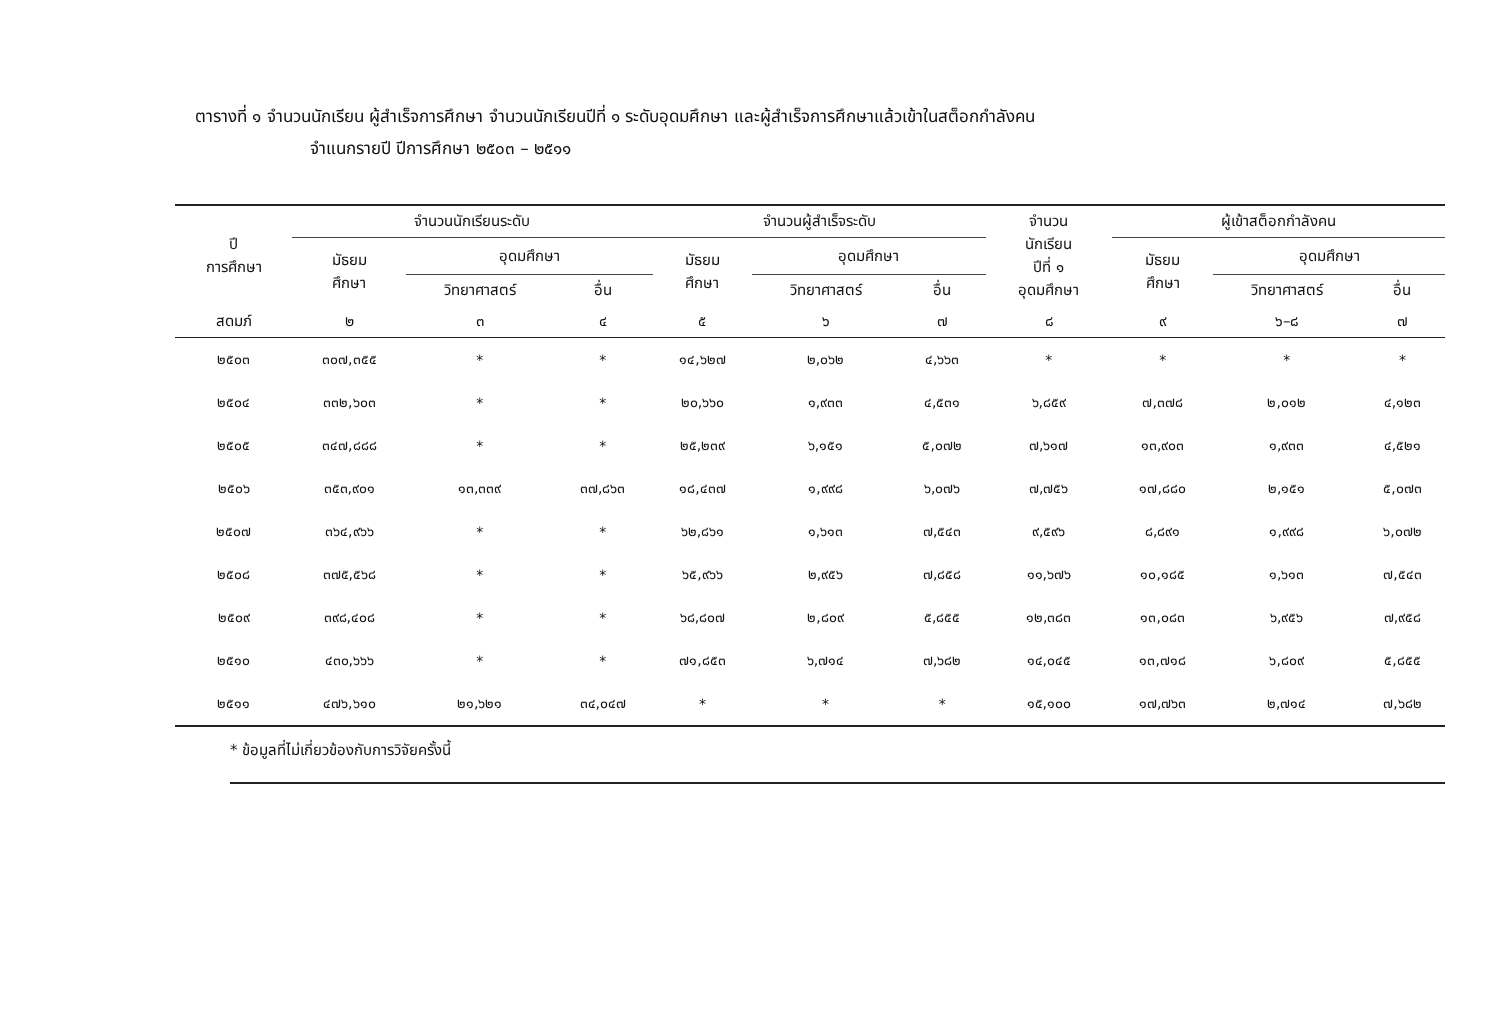ตารางที่ ๑ จำนวนนักเรียน ผู้สำเร็จการศึกษา จำนวนนักเรียนปีที่ ๑ ระดับอุดมศึกษา และผู้สำเร็จการศึกษาแล้วเข้าในสต็อกกำลังคน
จำแนกรายปี ปีการศึกษา ๒๕๐๓ – ๒๕๑๑
| ปี การศึกษา | จำนวนนักเรียนระดับ | | | จำนวนผู้สำเร็จระดับ | | | จำนวน นักเรียน ปีที่ ๑ อุดมศึกษา | ผู้เข้าสต็อกกำลังคน | | |
| --- | --- | --- | --- | --- | --- | --- | --- | --- | --- | --- |
| | มัธยม ศึกษา | อุดมศึกษา | | มัธยม ศึกษา | อุดมศึกษา | | | มัธยม ศึกษา | อุดมศึกษา | |
| | | วิทยาศาสตร์ | อื่น | | วิทยาศาสตร์ | อื่น | | | วิทยาศาสตร์ | อื่น |
| สดมภ์ | ๒ | ๓ | ๔ | ๕ | ๖ | ๗ | ๘ | ๙ | ๖–๘ | ๗ |
| ๒๕๐๓ | ๓๐๗,๓๕๕ | * | * | ๑๔,๖๒๗ | ๒,๐๖๒ | ๔,๖๖๓ | * | * | * | * |
| ๒๕๐๔ | ๓๓๒,๖๐๓ | * | * | ๒๐,๖๖๐ | ๑,๙๓๓ | ๔,๕๓๑ | ๖,๘๕๙ | ๗,๓๗๘ | ๒,๐๑๒ | ๔,๑๒๓ |
| ๒๕๐๕ | ๓๔๗,๘๘๘ | * | * | ๒๕,๒๓๙ | ๖,๑๕๑ | ๕,๐๗๒ | ๗,๖๑๗ | ๑๓,๙๐๓ | ๑,๙๓๓ | ๔,๕๒๑ |
| ๒๕๐๖ | ๓๕๓,๙๐๑ | ๑๓,๓๓๙ | ๓๗,๘๖๓ | ๑๘,๔๓๗ | ๑,๙๙๘ | ๖,๐๗๖ | ๗,๗๕๖ | ๑๗,๘๘๐ | ๒,๑๕๑ | ๕,๐๗๓ |
| ๒๕๐๗ | ๓๖๔,๙๖๖ | * | * | ๖๒,๘๖๑ | ๑,๖๑๓ | ๗,๕๔๓ | ๙,๕๙๖ | ๘,๘๙๑ | ๑,๙๙๘ | ๖,๐๗๒ |
| ๒๕๐๘ | ๓๗๕,๕๖๘ | * | * | ๖๕,๙๖๖ | ๒,๙๕๖ | ๗,๘๕๘ | ๑๑,๖๗๖ | ๑๐,๑๘๕ | ๑,๖๑๓ | ๗,๕๔๓ |
| ๒๕๐๙ | ๓๙๘,๔๐๘ | * | * | ๖๘,๘๐๗ | ๒,๘๐๙ | ๕,๘๕๕ | ๑๒,๓๘๓ | ๑๓,๐๘๓ | ๖,๙๕๖ | ๗,๙๕๘ |
| ๒๕๑๐ | ๔๓๐,๖๖๖ | * | * | ๗๑,๘๕๓ | ๖,๗๑๔ | ๗,๖๘๒ | ๑๔,๐๔๕ | ๑๓,๗๑๘ | ๖,๘๐๙ | ๕,๘๕๕ |
| ๒๕๑๑ | ๔๗๖,๖๑๐ | ๒๑,๖๒๑ | ๓๔,๐๔๗ | * | * | * | ๑๕,๑๐๐ | ๑๗,๗๖๓ | ๒,๗๑๔ | ๗,๖๘๒ |
* ข้อมูลที่ไม่เกี่ยวข้องกับการวิจัยครั้งนี้